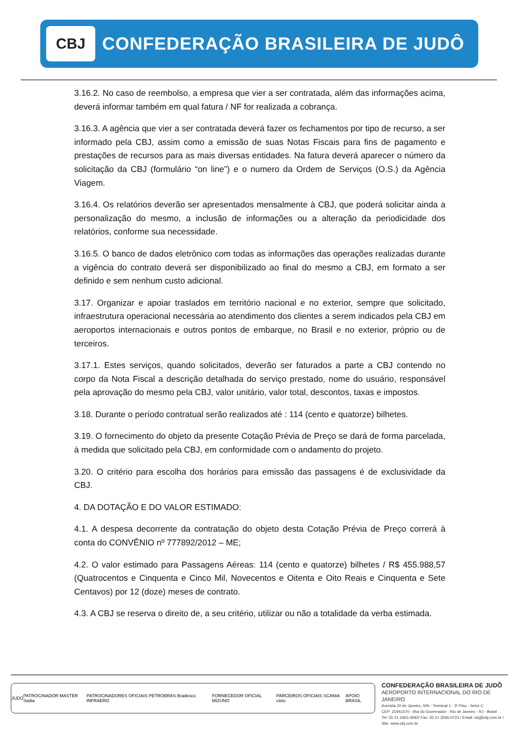CBJ
CONFEDERAÇÃO BRASILEIRA DE JUDÔ
3.16.2. No caso de reembolso, a empresa que vier a ser contratada, além das informações acima, deverá informar também em qual fatura / NF for realizada a cobrança.
3.16.3. A agência que vier a ser contratada deverá fazer os fechamentos por tipo de recurso, a ser informado pela CBJ, assim como a emissão de suas Notas Fiscais para fins de pagamento e prestações de recursos para as mais diversas entidades. Na fatura deverá aparecer o número da solicitação da CBJ (formulário “on line”) e o numero da Ordem de Serviços (O.S.) da Agência Viagem.
3.16.4. Os relatórios deverão ser apresentados mensalmente à CBJ, que poderá solicitar ainda a personalização do mesmo, a inclusão de informações ou a alteração da periodicidade dos relatórios, conforme sua necessidade.
3.16.5. O banco de dados eletrônico com todas as informações das operações realizadas durante a vigência do contrato deverá ser disponibilizado ao final do mesmo a CBJ, em formato a ser definido e sem nenhum custo adicional.
3.17. Organizar e apoiar traslados em território nacional e no exterior, sempre que solicitado, infraestrutura operacional necessária ao atendimento dos clientes a serem indicados pela CBJ em aeroportos internacionais e outros pontos de embarque, no Brasil e no exterior, próprio ou de terceiros.
3.17.1. Estes serviços, quando solicitados, deverão ser faturados a parte a CBJ contendo no corpo da Nota Fiscal a descrição detalhada do serviço prestado, nome do usuário, responsável pela aprovação do mesmo pela CBJ, valor unitário, valor total, descontos, taxas e impostos.
3.18. Durante o período contratual serão realizados até : 114 (cento e quatorze) bilhetes.
3.19. O fornecimento do objeto da presente Cotação Prévia de Preço se dará de forma parcelada, à medida que solicitado pela CBJ, em conformidade com o andamento do projeto.
3.20. O critério para escolha dos horários para emissão das passagens é de exclusividade da CBJ.
4. DA DOTAÇÃO E DO VALOR ESTIMADO:
4.1. A despesa decorrente da contratação do objeto desta Cotação Prévia de Preço correrá à conta do CONVÊNIO nº 777892/2012 – ME;
4.2. O valor estimado para Passagens Aéreas: 114 (cento e quatorze) bilhetes / R$ 455.988,57 (Quatrocentos e Cinquenta e Cinco Mil, Novecentos e Oitenta e Oito Reais e Cinquenta e Sete Centavos) por 12 (doze) meses de contrato.
4.3. A CBJ se reserva o direito de, a seu critério, utilizar ou não a totalidade da verba estimada.
JUDO PATROCINADOR MASTER Sadia PATROCINADORES OFICIAIS PETROBRAS Bradesco INFRAERO FORNECEDOR OFICIAL MIZUNO PARCEIROS OFICIAIS SCANIA cielo APOIO BRASIL
CONFEDERAÇÃO BRASILEIRA DE JUDÔ
AEROPORTO INTERNACIONAL DO RIO DE JANEIRO
Avenida 20 de Janeiro, S/N - Terminal 1 - 3º Piso - Setor C
CEP: 21941570 - Ilha do Governador - Rio de Janeiro - RJ - Brasil
Tel: 55 21 2463-2692/ Fax: 55 21 3266-0723 / Email: cbj@cbj.com.br / Site: www.cbj.com.br